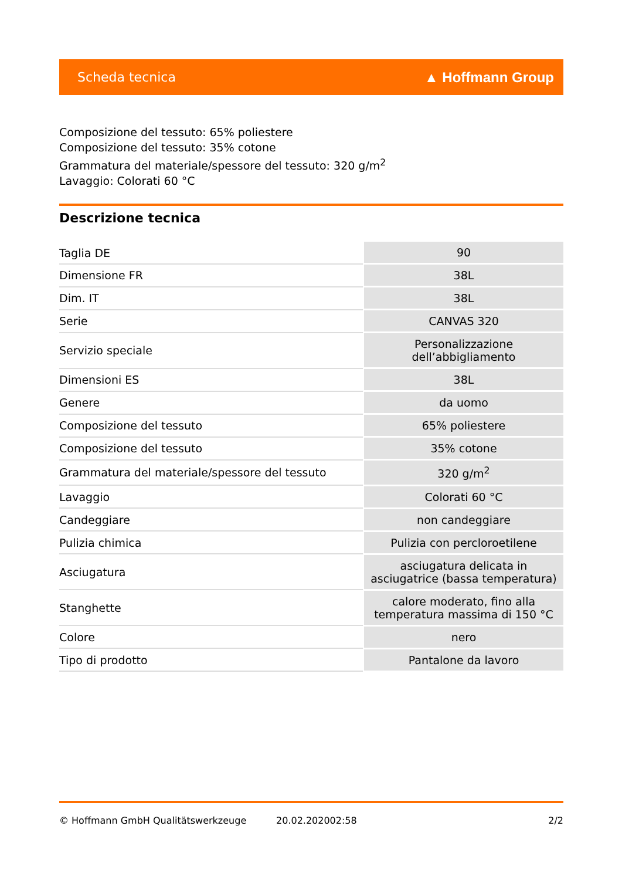Scheda tecnica ▲ Hoffmann Group
Composizione del tessuto: 65% poliestere
Composizione del tessuto: 35% cotone
Grammatura del materiale/spessore del tessuto: 320 g/m<sup>2</sup>
Lavaggio: Colorati 60 °C
Descrizione tecnica
| Taglia DE | 90 |
| Dimensione FR | 38L |
| Dim. IT | 38L |
| Serie | CANVAS 320 |
| Servizio speciale | Personalizzazione dell’abbigliamento |
| Dimensioni ES | 38L |
| Genere | da uomo |
| Composizione del tessuto | 65% poliestere |
| Composizione del tessuto | 35% cotone |
| Grammatura del materiale/spessore del tessuto | 320 g/m<sup>2</sup> |
| Lavaggio | Colorati 60 °C |
| Candeggiare | non candeggiare |
| Pulizia chimica | Pulizia con percloroetilene |
| Asciugatura | asciugatura delicata in asciugatrice (bassa temperatura) |
| Stanghette | calore moderato, fino alla temperatura massima di 150 °C |
| Colore | nero |
| Tipo di prodotto | Pantalone da lavoro |
© Hoffmann GmbH Qualitätswerkzeuge 20.02.202002:58 2/2